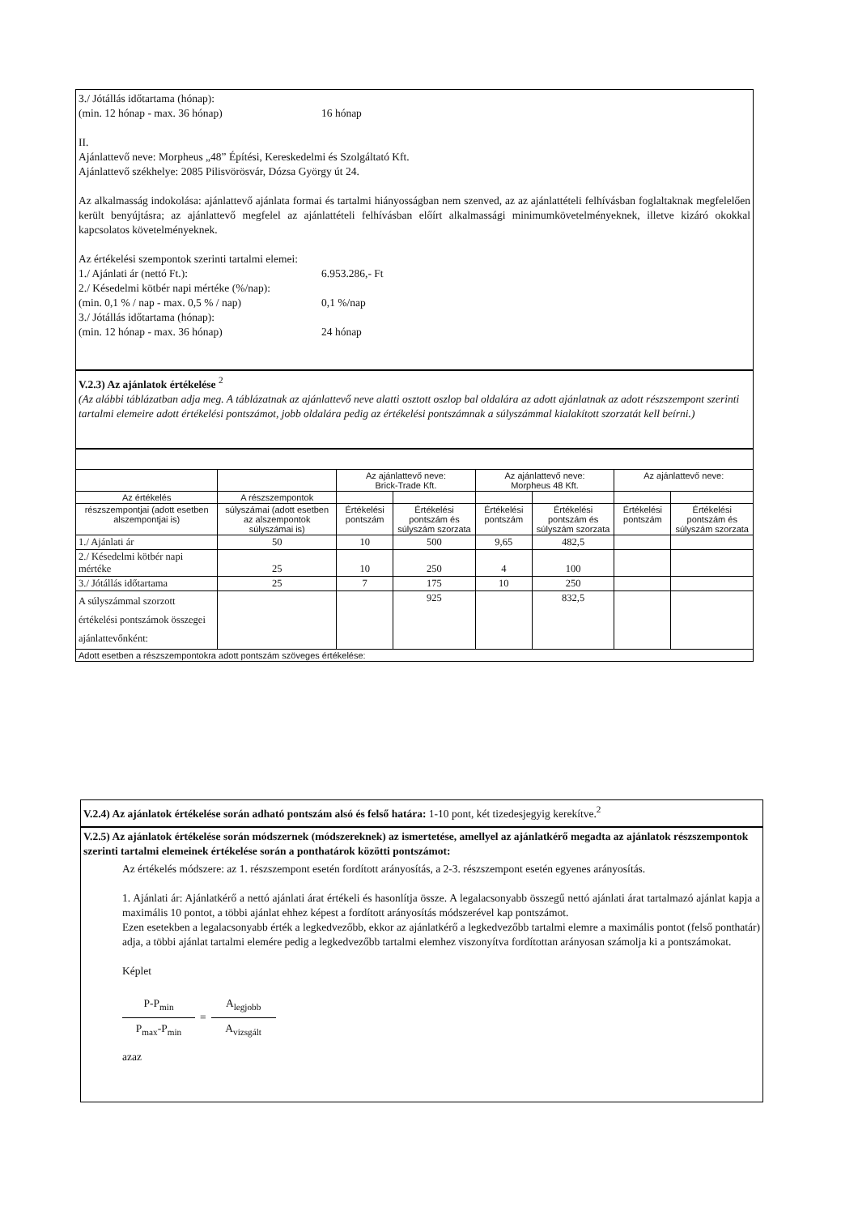3./ Jótállás időtartama (hónap):
(min. 12 hónap - max. 36 hónap) 16 hónap
II.
Ajánlattevő neve: Morpheus „48” Építési, Kereskedelmi és Szolgáltató Kft.
Ajánlattevő székhelye: 2085 Pilisvörösvár, Dózsa György út 24.
Az alkalmasság indokolása: ajánlattevő ajánlata formai és tartalmi hiányosságban nem szenved, az az ajánlattételi felhívásban foglaltaknak megfelelően került benyújtásra; az ajánlattevő megfelel az ajánlattételi felhívásban előírt alkalmassági minimumkövetelményeknek, illetve kizáró okokkal kapcsolatos követelményeknek.
Az értékelési szempontok szerinti tartalmi elemei:
1./ Ajánlati ár (nettó Ft.): 6.953.286,- Ft
2./ Késedelmi kötbér napi mértéke (%/nap):
(min. 0,1 % / nap - max. 0,5 % / nap) 0,1 %/nap
3./ Jótállás időtartama (hónap):
(min. 12 hónap - max. 36 hónap) 24 hónap
V.2.3) Az ajánlatok értékelése <sup>2</sup>
(Az alábbi táblázatban adja meg. A táblázatnak az ajánlattevő neve alatti osztott oszlop bal oldalára az adott ajánlatnak az adott részszempont szerinti tartalmi elemeire adott értékelési pontszámot, jobb oldalára pedig az értékelési pontszámnak a súlyszámmal kialakított szorzatát kell beírni.)
| | | Az ajánlattevő neve: Brick-Trade Kft. | | Az ajánlattevő neve: Morpheus 48 Kft. | | Az ajánlattevő neve: | |
| Az értékelés | A részszempontok | | | | | | |
| részszempontjai (adott esetben alszempontjai is) | súlyszámai (adott esetben az alszempontok súlyszámai is) | Értékelési pontszám | Értékelési pontszám és súlyszám szorzata | Értékelési pontszám | Értékelési pontszám és súlyszám szorzata | Értékelési pontszám | Értékelési pontszám és súlyszám szorzata |
| 1./ Ajánlati ár | 50 | 10 | 500 | 9,65 | 482,5 | | |
| 2./ Késedelmi kötbér napi mértéke | 25 | 10 | 250 | 4 | 100 | | |
| 3./ Jótállás időtartama | 25 | 7 | 175 | 10 | 250 | | |
| A súlyszámmal szorzott értékelési pontszámok összegei ajánlattevőnként: | | | 925 | | 832,5 | | |
| Adott esetben a részszempontokra adott pontszám szöveges értékelése: | | | | | | | |
V.2.4) Az ajánlatok értékelése során adható pontszám alsó és felső határa: 1-10 pont, két tizedesjegyig kerekítve.<sup>2</sup>
V.2.5) Az ajánlatok értékelése során módszernek (módszereknek) az ismertetése, amellyel az ajánlatkérő megadta az ajánlatok részszempontok szerinti tartalmi elemeinek értékelése során a ponthatárok közötti pontszámot:
Az értékelés módszere: az 1. részszempont esetén fordított arányosítás, a 2-3. részszempont esetén egyenes arányosítás.
1. Ajánlati ár: Ajánlatkérő a nettó ajánlati árat értékeli és hasonlítja össze. A legalacsonyabb összegű nettó ajánlati árat tartalmazó ajánlat kapja a maximális 10 pontot, a többi ajánlat ehhez képest a fordított arányosítás módszerével kap pontszámot.
Ezen esetekben a legalacsonyabb érték a legkedvezőbb, ekkor az ajánlatkérő a legkedvezőbb tartalmi elemre a maximális pontot (felső ponthatár) adja, a többi ajánlat tartalmi elemére pedig a legkedvezőbb tartalmi elemhez viszonyítva fordítottan arányosan számolja ki a pontszámokat.
Képlet
P-P<sub>min</sub>
P<sub>max</sub>-P<sub>min</sub>
=
A<sub>legjobb</sub>
A<sub>vizsgált</sub>
azaz